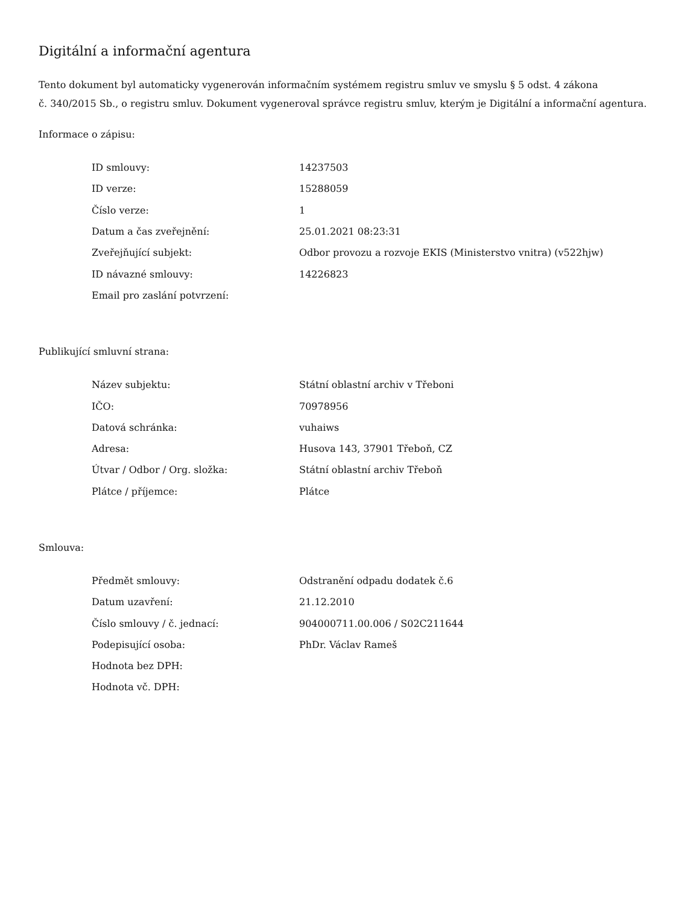Digitální a informační agentura
Tento dokument byl automaticky vygenerován informačním systémem registru smluv ve smyslu § 5 odst. 4 zákona
č. 340/2015 Sb., o registru smluv. Dokument vygeneroval správce registru smluv, kterým je Digitální a informační agentura.
Informace o zápisu:
| ID smlouvy: | 14237503 |
| ID verze: | 15288059 |
| Číslo verze: | 1 |
| Datum a čas zveřejnění: | 25.01.2021 08:23:31 |
| Zveřejňující subjekt: | Odbor provozu a rozvoje EKIS (Ministerstvo vnitra) (v522hjw) |
| ID návazné smlouvy: | 14226823 |
| Email pro zaslání potvrzení: | |
Publikující smluvní strana:
| Název subjektu: | Státní oblastní archiv v Třeboni |
| IČO: | 70978956 |
| Datová schránka: | vuhaiws |
| Adresa: | Husova 143, 37901 Třeboň, CZ |
| Útvar / Odbor / Org. složka: | Státní oblastní archiv Třeboň |
| Plátce / příjemce: | Plátce |
Smlouva:
| Předmět smlouvy: | Odstranění odpadu dodatek č.6 |
| Datum uzavření: | 21.12.2010 |
| Číslo smlouvy / č. jednací: | 904000711.00.006 / S02C211644 |
| Podepisující osoba: | PhDr. Václav Rameš |
| Hodnota bez DPH: | |
| Hodnota vč. DPH: | |